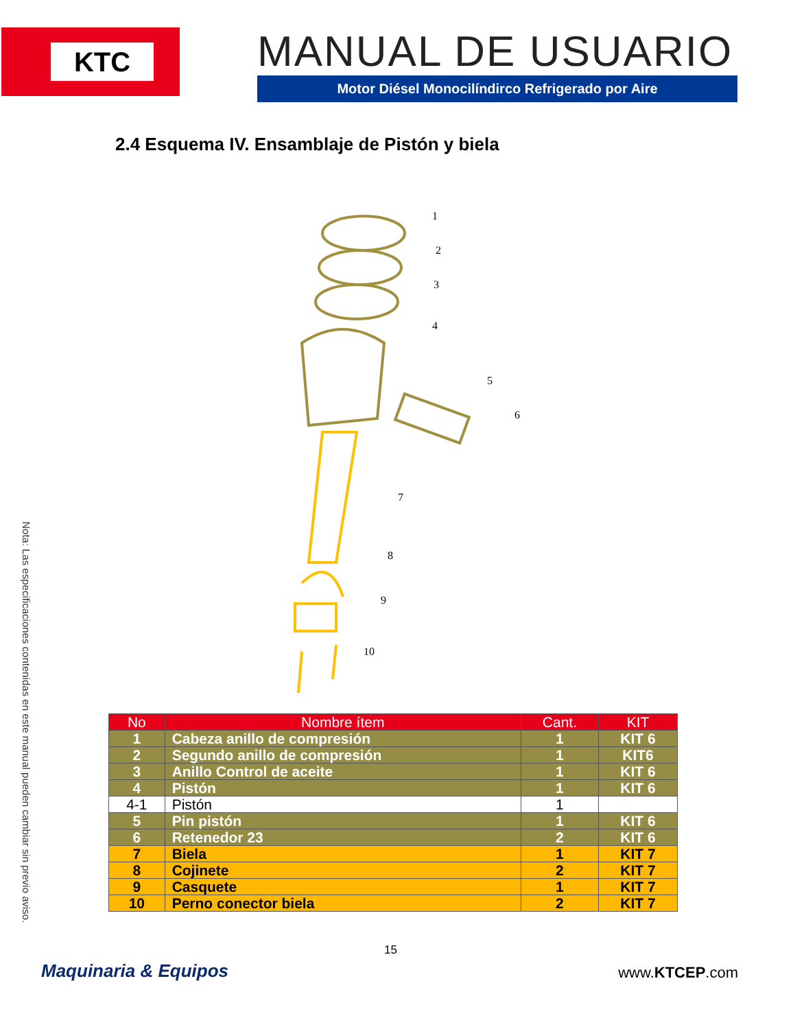KTC
MANUAL DE USUARIO
Motor Diésel Monocilíndirco Refrigerado por Aire
2.4 Esquema IV. Ensamblaje de Pistón y biela
1
2
3
4
5
6
7
8
9
10
Nota: Las especificaciones contenidas en este manual pueden cambiar sin previo aviso.
| No | Nombre ítem | Cant. | KIT |
| --- | --- | --- | --- |
| 1 | Cabeza anillo de compresión | 1 | KIT 6 |
| 2 | Segundo anillo de compresión | 1 | KIT6 |
| 3 | Anillo Control de aceite | 1 | KIT 6 |
| 4 | Pistón | 1 | KIT 6 |
| 4-1 | Pistón | 1 | |
| 5 | Pin pistón | 1 | KIT 6 |
| 6 | Retenedor 23 | 2 | KIT 6 |
| 7 | Biela | 1 | KIT 7 |
| 8 | Cojinete | 2 | KIT 7 |
| 9 | Casquete | 1 | KIT 7 |
| 10 | Perno conector biela | 2 | KIT 7 |
15
Maquinaria & Equipos www.KTCEP.com